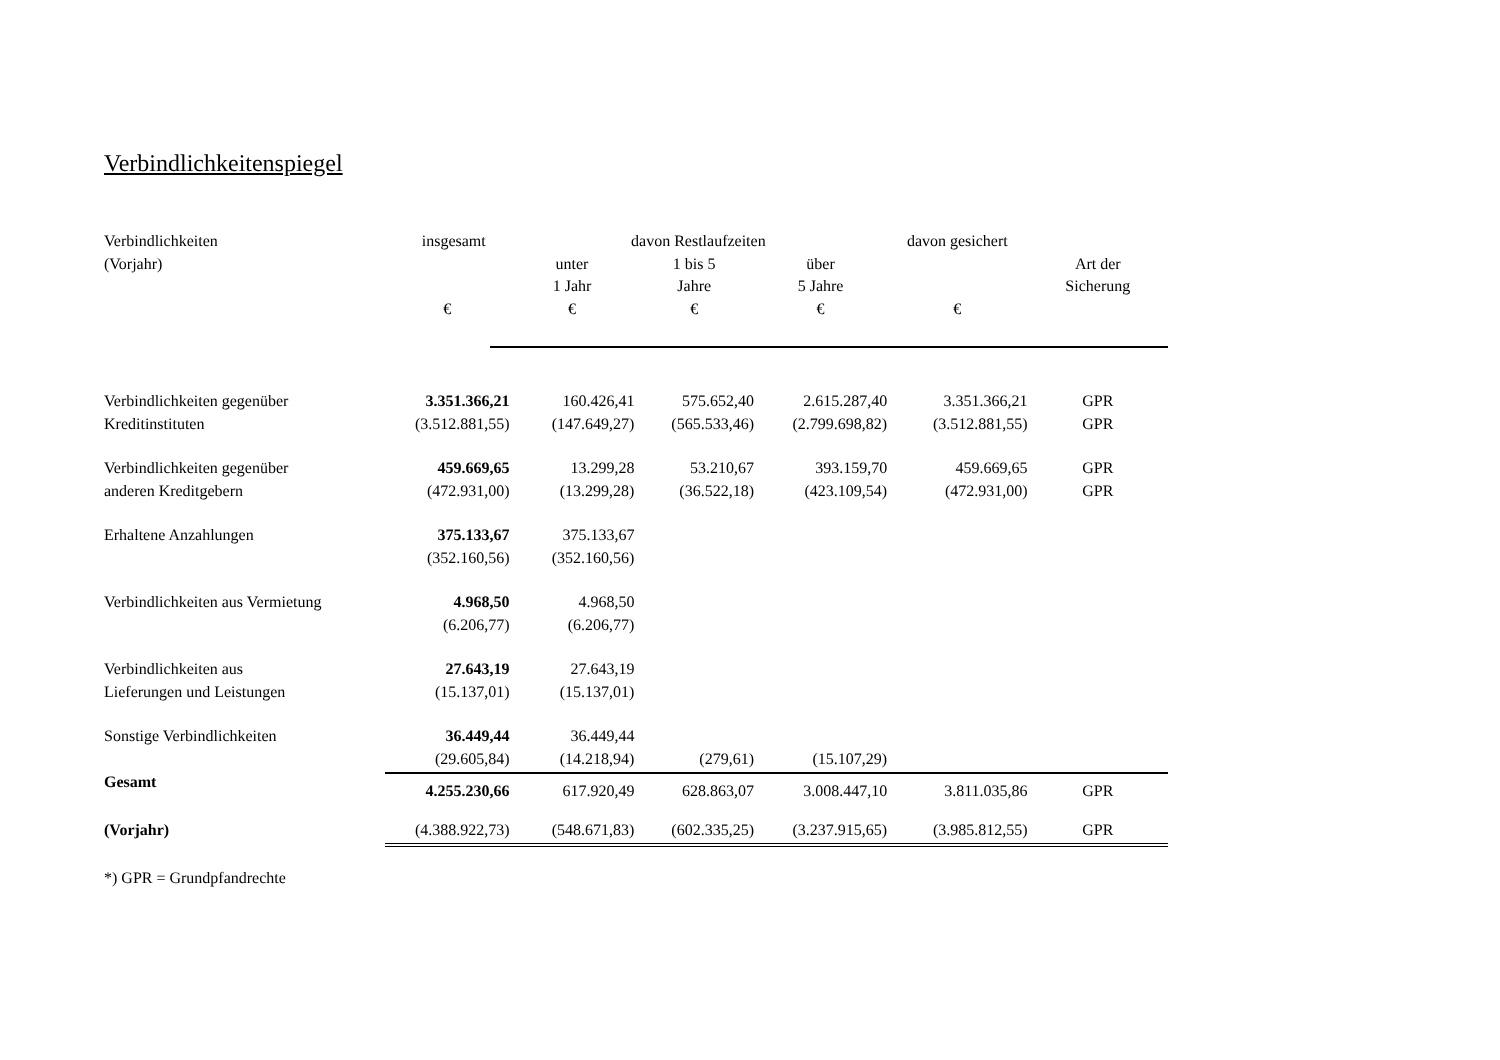Verbindlichkeitenspiegel
| Verbindlichkeiten insgesamt | | davon Restlaufzeiten | | | davon gesichert | |
| --- | --- | --- | --- | --- | --- | --- |
| (Vorjahr) | | unter | 1 bis 5 | über | | Art der |
| | | 1 Jahr | Jahre | 5 Jahre | | Sicherung |
| | € | € | € | € | € | |
| Verbindlichkeiten gegenüber | 3.351.366,21 | 160.426,41 | 575.652,40 | 2.615.287,40 | 3.351.366,21 | GPR |
| Kreditinstituten | (3.512.881,55) | (147.649,27) | (565.533,46) | (2.799.698,82) | (3.512.881,55) | GPR |
| Verbindlichkeiten gegenüber | 459.669,65 | 13.299,28 | 53.210,67 | 393.159,70 | 459.669,65 | GPR |
| anderen Kreditgebern | (472.931,00) | (13.299,28) | (36.522,18) | (423.109,54) | (472.931,00) | GPR |
| Erhaltene Anzahlungen | 375.133,67 | 375.133,67 | | | | |
| | (352.160,56) | (352.160,56) | | | | |
| Verbindlichkeiten aus Vermietung | 4.968,50 | 4.968,50 | | | | |
| | (6.206,77) | (6.206,77) | | | | |
| Verbindlichkeiten aus | 27.643,19 | 27.643,19 | | | | |
| Lieferungen und Leistungen | (15.137,01) | (15.137,01) | | | | |
| Sonstige Verbindlichkeiten | 36.449,44 | 36.449,44 | | | | |
| | (29.605,84) | (14.218,94) | (279,61) | (15.107,29) | | |
| Gesamt | 4.255.230,66 | 617.920,49 | 628.863,07 | 3.008.447,10 | 3.811.035,86 | GPR |
| (Vorjahr) | (4.388.922,73) | (548.671,83) | (602.335,25) | (3.237.915,65) | (3.985.812,55) | GPR |
*) GPR = Grundpfandrechte